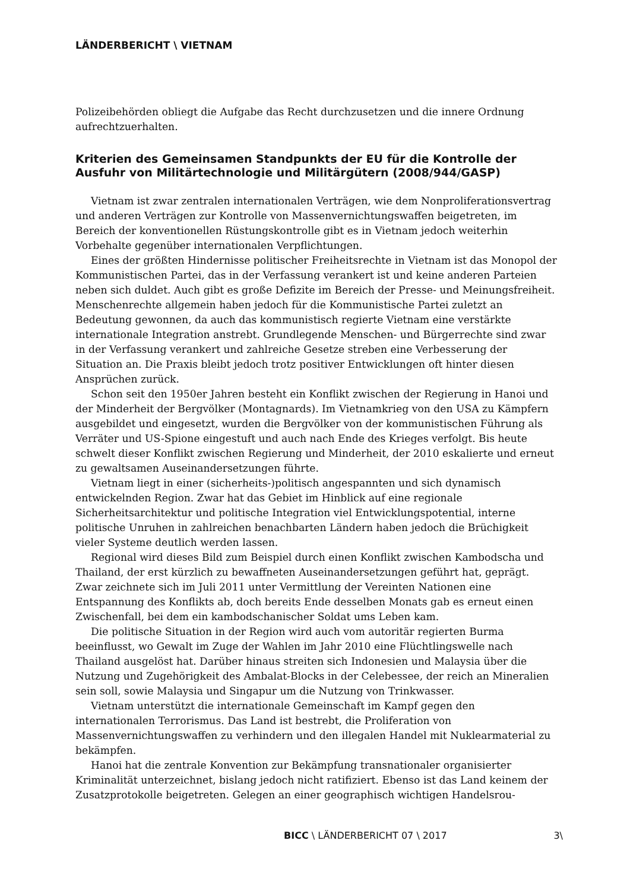LÄNDERBERICHT \ VIETNAM
Polizeibehörden obliegt die Aufgabe das Recht durchzusetzen und die innere Ordnung aufrechtzuerhalten.
Kriterien des Gemeinsamen Standpunkts der EU für die Kontrolle der Ausfuhr von Militärtechnologie und Militärgütern (2008/944/GASP)
Vietnam ist zwar zentralen internationalen Verträgen, wie dem Nonproliferationsvertrag und anderen Verträgen zur Kontrolle von Massenvernichtungswaffen beigetreten, im Bereich der konventionellen Rüstungskontrolle gibt es in Vietnam jedoch weiterhin Vorbehalte gegenüber internationalen Verpflichtungen.
Eines der größten Hindernisse politischer Freiheitsrechte in Vietnam ist das Monopol der Kommunistischen Partei, das in der Verfassung verankert ist und keine anderen Parteien neben sich duldet. Auch gibt es große Defizite im Bereich der Presse- und Meinungsfreiheit. Menschenrechte allgemein haben jedoch für die Kommunistische Partei zuletzt an Bedeutung gewonnen, da auch das kommunistisch regierte Vietnam eine verstärkte internationale Integration anstrebt. Grundlegende Menschen- und Bürgerrechte sind zwar in der Verfassung verankert und zahlreiche Gesetze streben eine Verbesserung der Situation an. Die Praxis bleibt jedoch trotz positiver Entwicklungen oft hinter diesen Ansprüchen zurück.
Schon seit den 1950er Jahren besteht ein Konflikt zwischen der Regierung in Hanoi und der Minderheit der Bergvölker (Montagnards). Im Vietnamkrieg von den USA zu Kämpfern ausgebildet und eingesetzt, wurden die Bergvölker von der kommunistischen Führung als Verräter und US-Spione eingestuft und auch nach Ende des Krieges verfolgt. Bis heute schwelt dieser Konflikt zwischen Regierung und Minderheit, der 2010 eskalierte und erneut zu gewaltsamen Auseinandersetzungen führte.
Vietnam liegt in einer (sicherheits-)politisch angespannten und sich dynamisch entwickelnden Region. Zwar hat das Gebiet im Hinblick auf eine regionale Sicherheitsarchitektur und politische Integration viel Entwicklungspotential, interne politische Unruhen in zahlreichen benachbarten Ländern haben jedoch die Brüchigkeit vieler Systeme deutlich werden lassen.
Regional wird dieses Bild zum Beispiel durch einen Konflikt zwischen Kambodscha und Thailand, der erst kürzlich zu bewaffneten Auseinandersetzungen geführt hat, geprägt. Zwar zeichnete sich im Juli 2011 unter Vermittlung der Vereinten Nationen eine Entspannung des Konflikts ab, doch bereits Ende desselben Monats gab es erneut einen Zwischenfall, bei dem ein kambodschanischer Soldat ums Leben kam.
Die politische Situation in der Region wird auch vom autoritär regierten Burma beeinflusst, wo Gewalt im Zuge der Wahlen im Jahr 2010 eine Flüchtlingswelle nach Thailand ausgelöst hat. Darüber hinaus streiten sich Indonesien und Malaysia über die Nutzung und Zugehörigkeit des Ambalat-Blocks in der Celebessee, der reich an Mineralien sein soll, sowie Malaysia und Singapur um die Nutzung von Trinkwasser.
Vietnam unterstützt die internationale Gemeinschaft im Kampf gegen den internationalen Terrorismus. Das Land ist bestrebt, die Proliferation von Massenvernichtungswaffen zu verhindern und den illegalen Handel mit Nuklearmaterial zu bekämpfen.
Hanoi hat die zentrale Konvention zur Bekämpfung transnationaler organisierter Kriminalität unterzeichnet, bislang jedoch nicht ratifiziert. Ebenso ist das Land keinem der Zusatzprotokolle beigetreten. Gelegen an einer geographisch wichtigen Handelsrou-
BICC \ LÄNDERBERICHT 07 \ 2017 3\